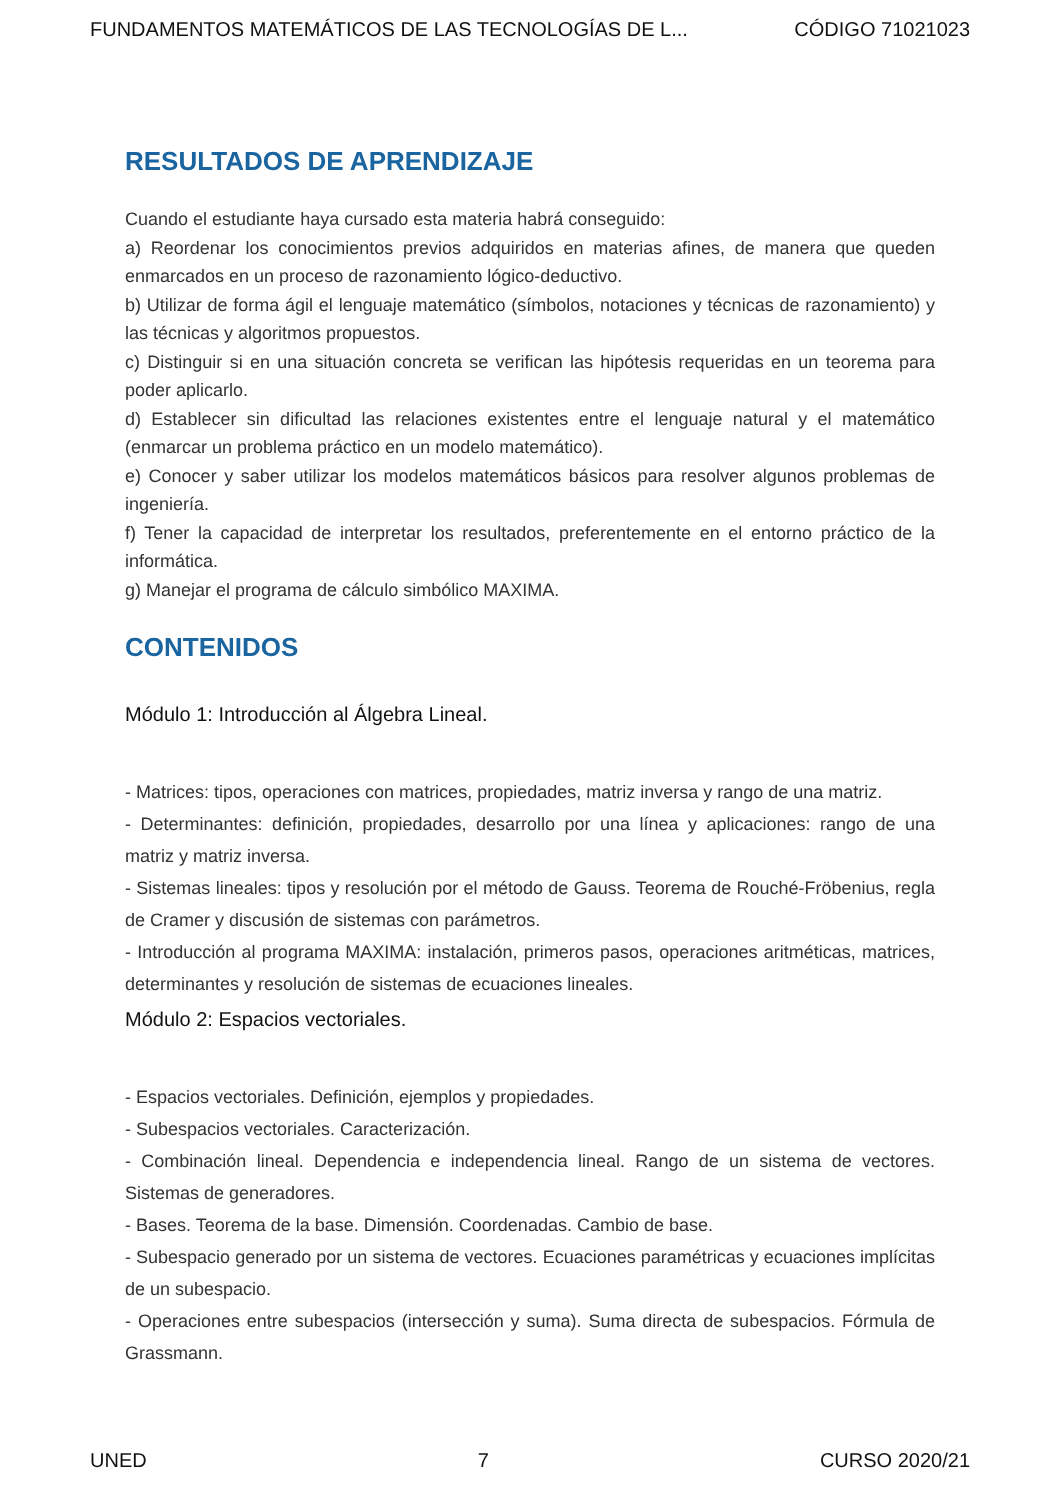FUNDAMENTOS MATEMÁTICOS DE LAS TECNOLOGÍAS DE L... CÓDIGO 71021023
RESULTADOS DE APRENDIZAJE
Cuando el estudiante haya cursado esta materia habrá conseguido:
a) Reordenar los conocimientos previos adquiridos en materias afines, de manera que queden enmarcados en un proceso de razonamiento lógico-deductivo.
b) Utilizar de forma ágil el lenguaje matemático (símbolos, notaciones y técnicas de razonamiento) y las técnicas y algoritmos propuestos.
c) Distinguir si en una situación concreta se verifican las hipótesis requeridas en un teorema para poder aplicarlo.
d) Establecer sin dificultad las relaciones existentes entre el lenguaje natural y el matemático (enmarcar un problema práctico en un modelo matemático).
e) Conocer y saber utilizar los modelos matemáticos básicos para resolver algunos problemas de ingeniería.
f) Tener la capacidad de interpretar los resultados, preferentemente en el entorno práctico de la informática.
g) Manejar el programa de cálculo simbólico MAXIMA.
CONTENIDOS
Módulo 1: Introducción al Álgebra Lineal.
- Matrices: tipos, operaciones con matrices, propiedades, matriz inversa y rango de una matriz.
- Determinantes: definición, propiedades, desarrollo por una línea y aplicaciones: rango de una matriz y matriz inversa.
- Sistemas lineales: tipos y resolución por el método de Gauss. Teorema de Rouché-Fröbenius, regla de Cramer y discusión de sistemas con parámetros.
- Introducción al programa MAXIMA: instalación, primeros pasos, operaciones aritméticas, matrices, determinantes y resolución de sistemas de ecuaciones lineales.
Módulo 2: Espacios vectoriales.
- Espacios vectoriales. Definición, ejemplos y propiedades.
- Subespacios vectoriales. Caracterización.
- Combinación lineal. Dependencia e independencia lineal. Rango de un sistema de vectores. Sistemas de generadores.
- Bases. Teorema de la base. Dimensión. Coordenadas. Cambio de base.
- Subespacio generado por un sistema de vectores. Ecuaciones paramétricas y ecuaciones implícitas de un subespacio.
- Operaciones entre subespacios (intersección y suma). Suma directa de subespacios. Fórmula de Grassmann.
UNED 7 CURSO 2020/21